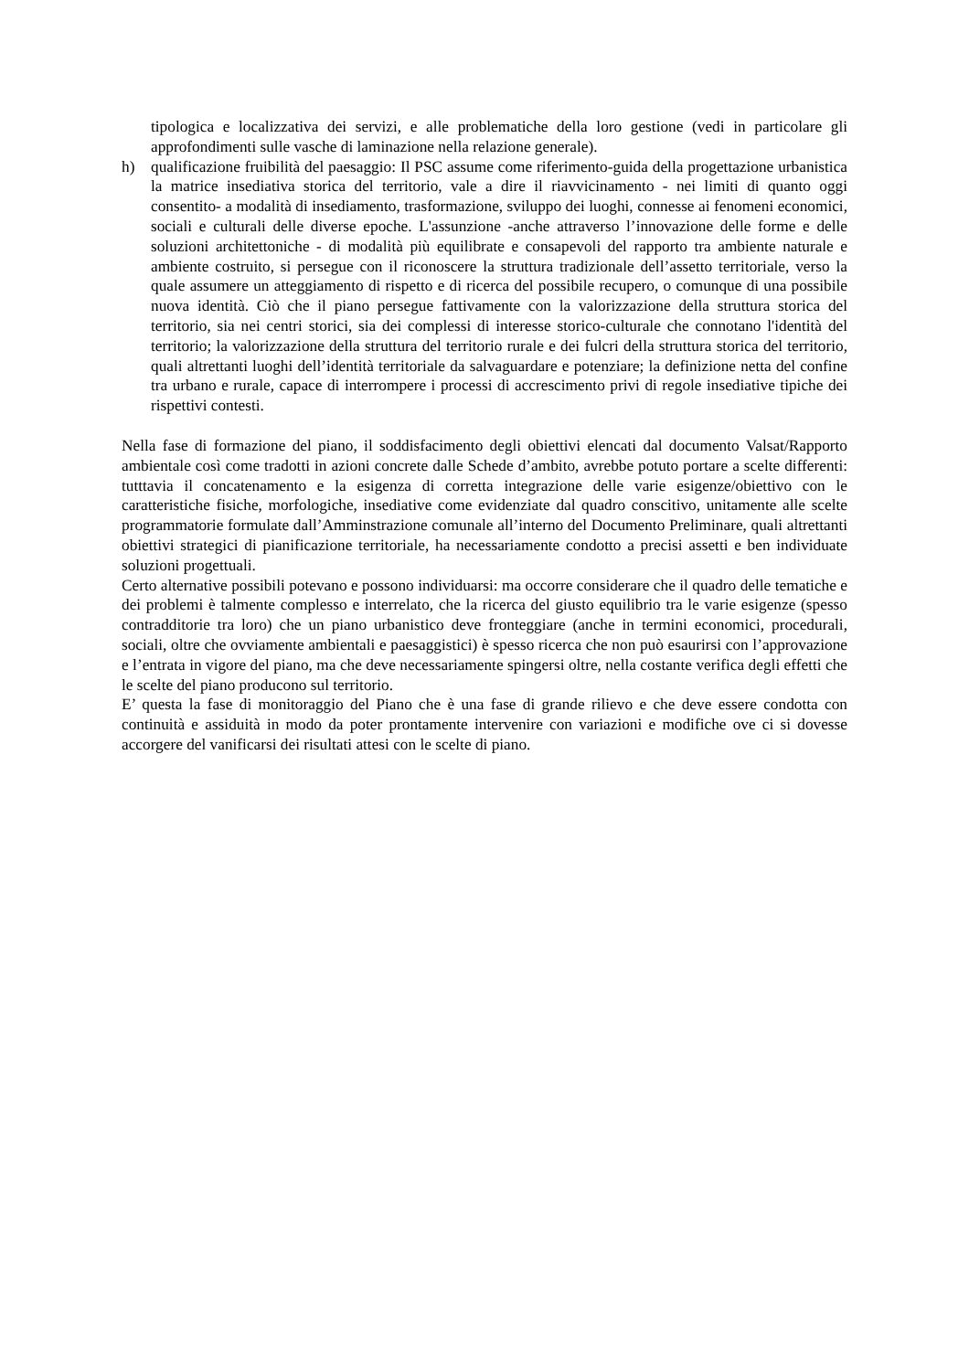tipologica e localizzativa dei servizi, e alle problematiche della loro gestione (vedi in particolare gli approfondimenti sulle vasche di laminazione nella relazione generale).
h) qualificazione fruibilità del paesaggio: Il PSC assume come riferimento-guida della progettazione urbanistica la matrice insediativa storica del territorio, vale a dire il riavvicinamento - nei limiti di quanto oggi consentito- a modalità di insediamento, trasformazione, sviluppo dei luoghi, connesse ai fenomeni economici, sociali e culturali delle diverse epoche. L'assunzione -anche attraverso l’innovazione delle forme e delle soluzioni architettoniche - di modalità più equilibrate e consapevoli del rapporto tra ambiente naturale e ambiente costruito, si persegue con il riconoscere la struttura tradizionale dell’assetto territoriale, verso la quale assumere un atteggiamento di rispetto e di ricerca del possibile recupero, o comunque di una possibile nuova identità. Ciò che il piano persegue fattivamente con la valorizzazione della struttura storica del territorio, sia nei centri storici, sia dei complessi di interesse storico-culturale che connotano l'identità del territorio; la valorizzazione della struttura del territorio rurale e dei fulcri della struttura storica del territorio, quali altrettanti luoghi dell’identità territoriale da salvaguardare e potenziare; la definizione netta del confine tra urbano e rurale, capace di interrompere i processi di accrescimento privi di regole insediative tipiche dei rispettivi contesti.
Nella fase di formazione del piano, il soddisfacimento degli obiettivi elencati dal documento Valsat/Rapporto ambientale così come tradotti in azioni concrete dalle Schede d’ambito, avrebbe potuto portare a scelte differenti: tutttavia il concatenamento e la esigenza di corretta integrazione delle varie esigenze/obiettivo con le caratteristiche fisiche, morfologiche, insediative come evidenziate dal quadro conscitivo, unitamente alle scelte programmatorie formulate dall’Amminstrazione comunale all’interno del Documento Preliminare, quali altrettanti obiettivi strategici di pianificazione territoriale, ha necessariamente condotto a precisi assetti e ben individuate soluzioni progettuali.
Certo alternative possibili potevano e possono individuarsi: ma occorre considerare che il quadro delle tematiche e dei problemi è talmente complesso e interrelato, che la ricerca del giusto equilibrio tra le varie esigenze (spesso contradditorie tra loro) che un piano urbanistico deve fronteggiare (anche in termini economici, procedurali, sociali, oltre che ovviamente ambientali e paesaggistici) è spesso ricerca che non può esaurirsi con l’approvazione e l’entrata in vigore del piano, ma che deve necessariamente spingersi oltre, nella costante verifica degli effetti che le scelte del piano producono sul territorio.
E’ questa la fase di monitoraggio del Piano che è una fase di grande rilievo e che deve essere condotta con continuità e assiduità in modo da poter prontamente intervenire con variazioni e modifiche ove ci si dovesse accorgere del vanificarsi dei risultati attesi con le scelte di piano.